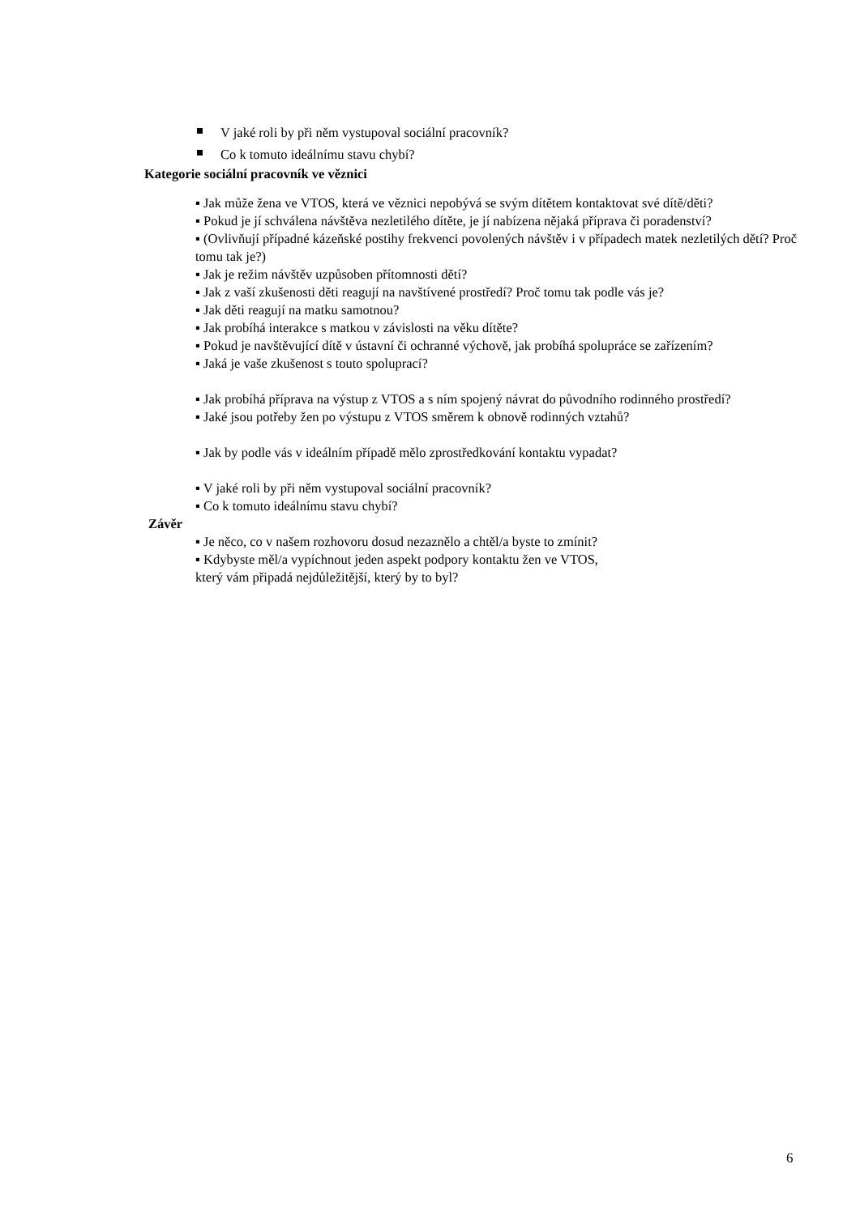V jaké roli by při něm vystupoval sociální pracovník?
Co k tomuto ideálnímu stavu chybí?
Kategorie sociální pracovník ve věznici
▪ Jak může žena ve VTOS, která ve věznici nepobývá se svým dítětem kontaktovat své dítě/děti?
▪ Pokud je jí schválena návštěva nezletilého dítěte, je jí nabízena nějaká příprava či poradenství?
▪ (Ovlivňují případné kázeňské postihy frekvenci povolených návštěv i v případech matek nezletilých dětí? Proč tomu tak je?)
▪ Jak je režim návštěv uzpůsoben přítomnosti dětí?
▪ Jak z vaší zkušenosti děti reagují na navštívené prostředí? Proč tomu tak podle vás je?
▪ Jak děti reagují na matku samotnou?
▪ Jak probíhá interakce s matkou v závislosti na věku dítěte?
▪ Pokud je navštěvující dítě v ústavní či ochranné výchově, jak probíhá spolupráce se zařízením?
▪ Jaká je vaše zkušenost s touto spoluprací?
▪ Jak probíhá příprava na výstup z VTOS a s ním spojený návrat do původního rodinného prostředí?
▪ Jaké jsou potřeby žen po výstupu z VTOS směrem k obnově rodinných vztahů?
▪ Jak by podle vás v ideálním případě mělo zprostředkování kontaktu vypadat?
▪ V jaké roli by při něm vystupoval sociální pracovník?
▪ Co k tomuto ideálnímu stavu chybí?
Závěr
▪ Je něco, co v našem rozhovoru dosud nezaznělo a chtěl/a byste to zmínit?
▪ Kdybyste měl/a vypíchnout jeden aspekt podpory kontaktu žen ve VTOS,
který vám připadá nejdůležitější, který by to byl?
6